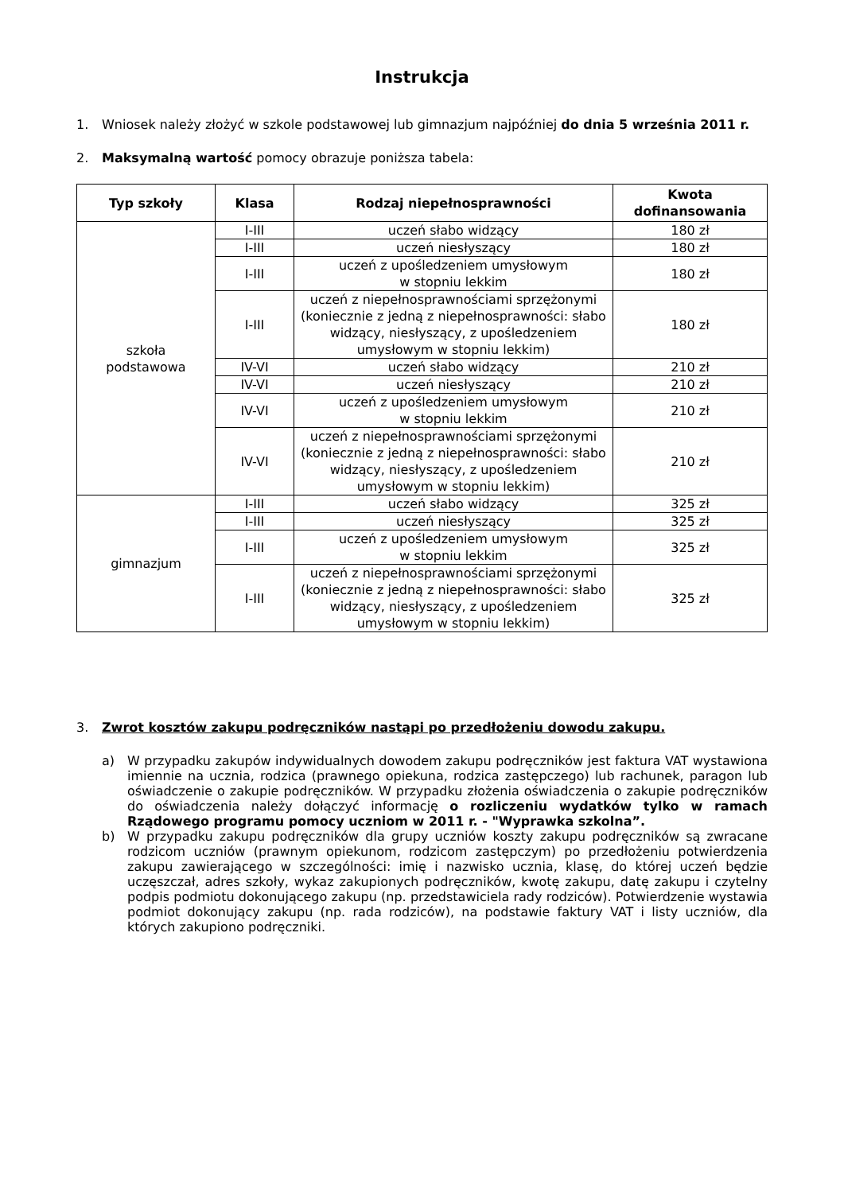Instrukcja
1. Wniosek należy złożyć w szkole podstawowej lub gimnazjum najpóźniej do dnia 5 września 2011 r.
2. Maksymalną wartość pomocy obrazuje poniższa tabela:
| Typ szkoły | Klasa | Rodzaj niepełnosprawności | Kwota dofinansowania |
| --- | --- | --- | --- |
| szkoła podstawowa | I-III | uczeń słabo widzący | 180 zł |
| | I-III | uczeń niesłyszący | 180 zł |
| | I-III | uczeń z upośledzeniem umysłowym w stopniu lekkim | 180 zł |
| | I-III | uczeń z niepełnosprawnościami sprzężonymi (koniecznie z jedną z niepełnosprawności: słabo widzący, niesłyszący, z upośledzeniem umysłowym w stopniu lekkim) | 180 zł |
| | IV-VI | uczeń słabo widzący | 210 zł |
| | IV-VI | uczeń niesłyszący | 210 zł |
| | IV-VI | uczeń z upośledzeniem umysłowym w stopniu lekkim | 210 zł |
| | IV-VI | uczeń z niepełnosprawnościami sprzężonymi (koniecznie z jedną z niepełnosprawności: słabo widzący, niesłyszący, z upośledzeniem umysłowym w stopniu lekkim) | 210 zł |
| gimnazjum | I-III | uczeń słabo widzący | 325 zł |
| | I-III | uczeń niesłyszący | 325 zł |
| | I-III | uczeń z upośledzeniem umysłowym w stopniu lekkim | 325 zł |
| | I-III | uczeń z niepełnosprawnościami sprzężonymi (koniecznie z jedną z niepełnosprawności: słabo widzący, niesłyszący, z upośledzeniem umysłowym w stopniu lekkim) | 325 zł |
3. Zwrot kosztów zakupu podręczników nastąpi po przedłożeniu dowodu zakupu.
a) W przypadku zakupów indywidualnych dowodem zakupu podręczników jest faktura VAT wystawiona imiennie na ucznia, rodzica (prawnego opiekuna, rodzica zastępczego) lub rachunek, paragon lub oświadczenie o zakupie podręczników. W przypadku złożenia oświadczenia o zakupie podręczników do oświadczenia należy dołączyć informację o rozliczeniu wydatków tylko w ramach Rządowego programu pomocy uczniom w 2011 r. - "Wyprawka szkolna”.
b) W przypadku zakupu podręczników dla grupy uczniów koszty zakupu podręczników są zwracane rodzicom uczniów (prawnym opiekunom, rodzicom zastępczym) po przedłożeniu potwierdzenia zakupu zawierającego w szczególności: imię i nazwisko ucznia, klasę, do której uczeń będzie uczęszczał, adres szkoły, wykaz zakupionych podręczników, kwotę zakupu, datę zakupu i czytelny podpis podmiotu dokonującego zakupu (np. przedstawiciela rady rodziców). Potwierdzenie wystawia podmiot dokonujący zakupu (np. rada rodziców), na podstawie faktury VAT i listy uczniów, dla których zakupiono podręczniki.